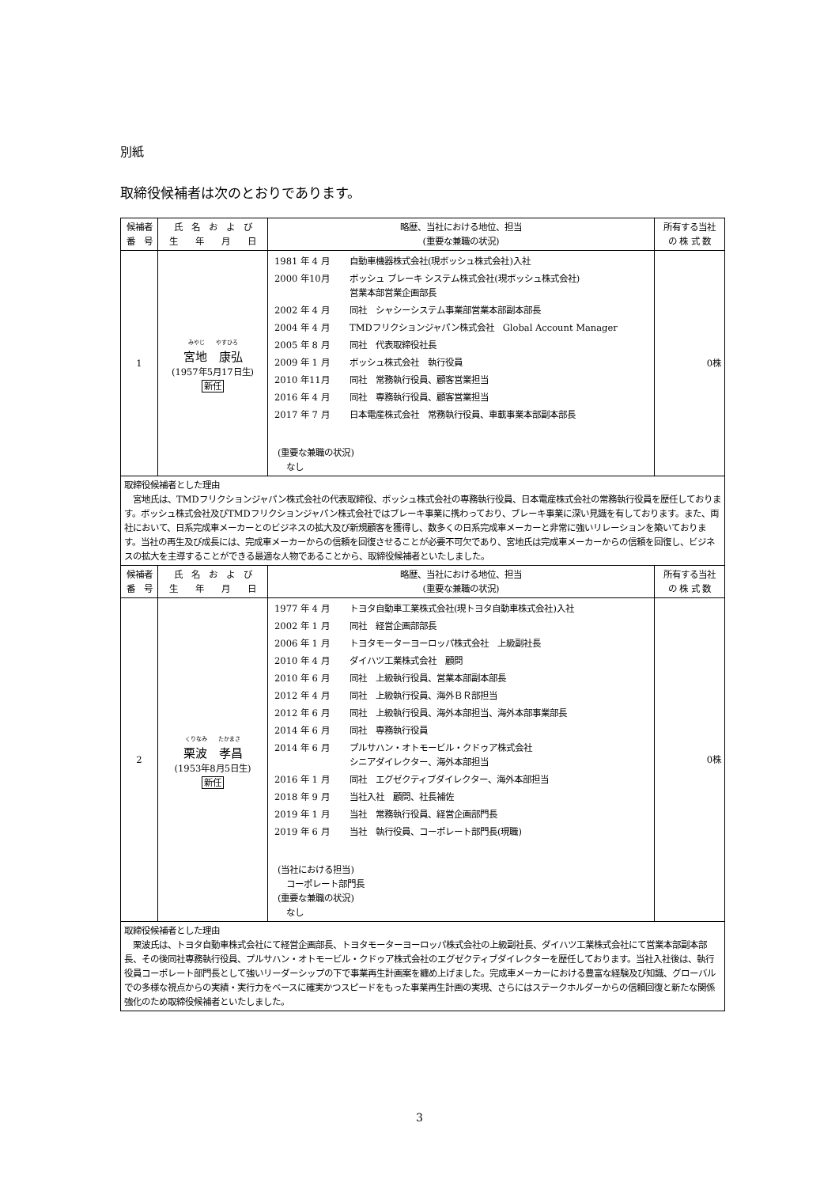別紙
取締役候補者は次のとおりであります。
| 候補者 番 号 | 氏 名 お よ び 生 年 月 日 | 略歴、当社における地位、担当 (重要な兼職の状況) | 所有する当社 の 株 式 数 |
| --- | --- | --- | --- |
| 1 | みやじ やすひろ 宮地 康弘 (1957年5月17日生) 新任 | 1981 年 4 月 自動車機器株式会社(現ボッシュ株式会社)入社 2000 年10月 ボッシュ ブレーキ システム株式会社(現ボッシュ株式会社) 営業本部営業企画部長 2002 年 4 月 同社 シャシーシステム事業部営業本部副本部長 2004 年 4 月 TMDフリクションジャパン株式会社 Global Account Manager 2005 年 8 月 同社 代表取締役社長 2009 年 1 月 ボッシュ株式会社 執行役員 2010 年11月 同社 常務執行役員、顧客営業担当 2016 年 4 月 同社 専務執行役員、顧客営業担当 2017 年 7 月 日本電産株式会社 常務執行役員、車載事業本部副本部長 (重要な兼職の状況) なし | 0株 |
| 取締役候補者とした理由 宮地氏は、TMDフリクションジャパン株式会社の代表取締役、ボッシュ株式会社の専務執行役員、日本電産株式会社の常務執行役員を歴任しております。ボッシュ株式会社及びTMDフリクションジャパン株式会社ではブレーキ事業に携わっており、ブレーキ事業に深い見識を有しております。また、両社において、日系完成車メーカーとのビジネスの拡大及び新規顧客を獲得し、数多くの日系完成車メーカーと非常に強いリレーションを築いております。当社の再生及び成長には、完成車メーカーからの信頼を回復させることが必要不可欠であり、宮地氏は完成車メーカーからの信頼を回復し、ビジネスの拡大を主導することができる最適な人物であることから、取締役候補者といたしました。 | | | |
| 候補者 番 号 | 氏 名 お よ び 生 年 月 日 | 略歴、当社における地位、担当 (重要な兼職の状況) | 所有する当社 の 株 式 数 |
| 2 | くりなみ たかまさ 栗波 孝昌 (1953年8月5日生) 新任 | 1977 年 4 月 トヨタ自動車工業株式会社(現トヨタ自動車株式会社)入社 2002 年 1 月 同社 経営企画部部長 2006 年 1 月 トヨタモーターヨーロッパ株式会社 上級副社長 2010 年 4 月 ダイハツ工業株式会社 顧問 2010 年 6 月 同社 上級執行役員、営業本部副本部長 2012 年 4 月 同社 上級執行役員、海外ＢＲ部担当 2012 年 6 月 同社 上級執行役員、海外本部担当、海外本部事業部長 2014 年 6 月 同社 専務執行役員 2014 年 6 月 プルサハン・オトモービル・クドゥア株式会社 シニアダイレクター、海外本部担当 2016 年 1 月 同社 エグゼクティブダイレクター、海外本部担当 2018 年 9 月 当社入社 顧問、社長補佐 2019 年 1 月 当社 常務執行役員、経営企画部門長 2019 年 6 月 当社 執行役員、コーポレート部門長(現職) (当社における担当) コーポレート部門長 (重要な兼職の状況) なし | 0株 |
| 取締役候補者とした理由 栗波氏は、トヨタ自動車株式会社にて経営企画部長、トヨタモーターヨーロッパ株式会社の上級副社長、ダイハツ工業株式会社にて営業本部副本部長、その後同社専務執行役員、プルサハン・オトモービル・クドゥア株式会社のエグゼクティブダイレクターを歴任しております。当社入社後は、執行役員コーポレート部門長として強いリーダーシップの下で事業再生計画案を纏め上げました。完成車メーカーにおける豊富な経験及び知識、グローバルでの多様な視点からの実績・実行力をベースに確実かつスピードをもった事業再生計画の実現、さらにはステークホルダーからの信頼回復と新たな関係強化のため取締役候補者といたしました。 | | | |
3